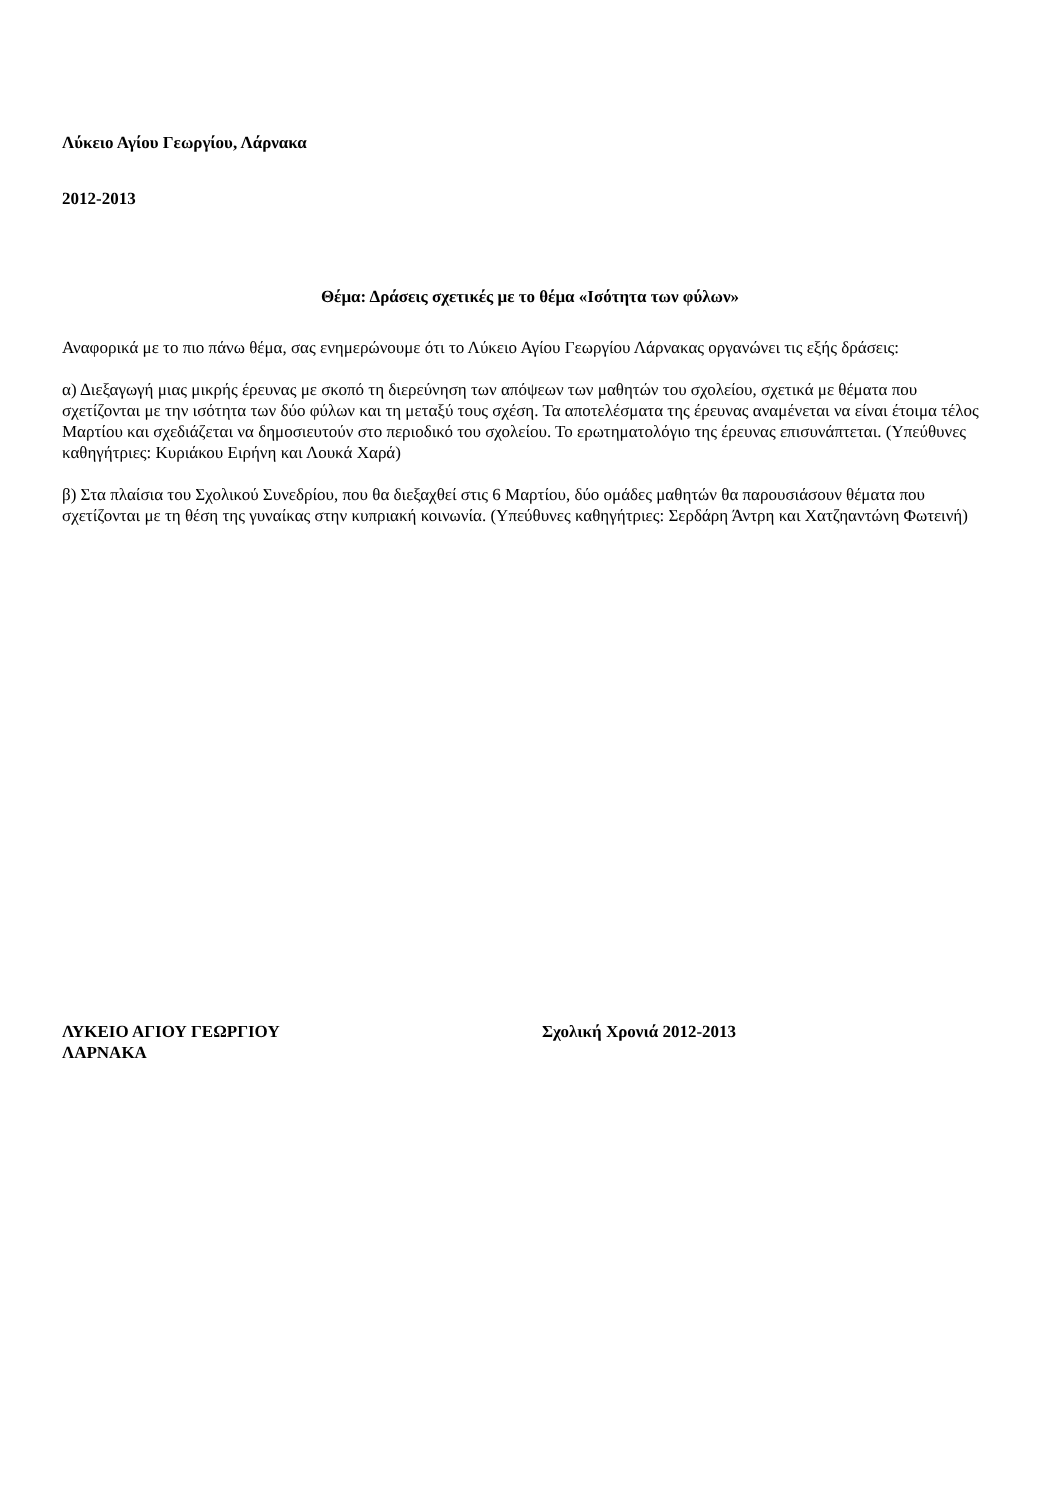Λύκειο Αγίου Γεωργίου, Λάρνακα
2012-2013
Θέμα: Δράσεις σχετικές με το θέμα «Ισότητα των φύλων»
Αναφορικά με το πιο πάνω θέμα, σας ενημερώνουμε ότι το Λύκειο Αγίου Γεωργίου Λάρνακας οργανώνει τις εξής δράσεις:
α) Διεξαγωγή μιας μικρής έρευνας με σκοπό τη διερεύνηση των απόψεων των μαθητών του σχολείου, σχετικά με θέματα που σχετίζονται με την ισότητα των δύο φύλων και τη μεταξύ τους σχέση. Τα αποτελέσματα της έρευνας αναμένεται να είναι έτοιμα τέλος Μαρτίου και σχεδιάζεται να δημοσιευτούν στο περιοδικό του σχολείου. Το ερωτηματολόγιο της έρευνας επισυνάπτεται. (Υπεύθυνες καθηγήτριες: Κυριάκου Ειρήνη και Λουκά Χαρά)
β) Στα πλαίσια του Σχολικού Συνεδρίου, που θα διεξαχθεί στις 6 Μαρτίου, δύο ομάδες μαθητών θα παρουσιάσουν θέματα που σχετίζονται με τη θέση της γυναίκας στην κυπριακή κοινωνία. (Υπεύθυνες καθηγήτριες: Σερδάρη Άντρη και Χατζηαντώνη Φωτεινή)
ΛΥΚΕΙΟ ΑΓΙΟΥ ΓΕΩΡΓΙΟΥ
ΛΑΡΝΑΚΑ
Σχολική Χρονιά 2012-2013